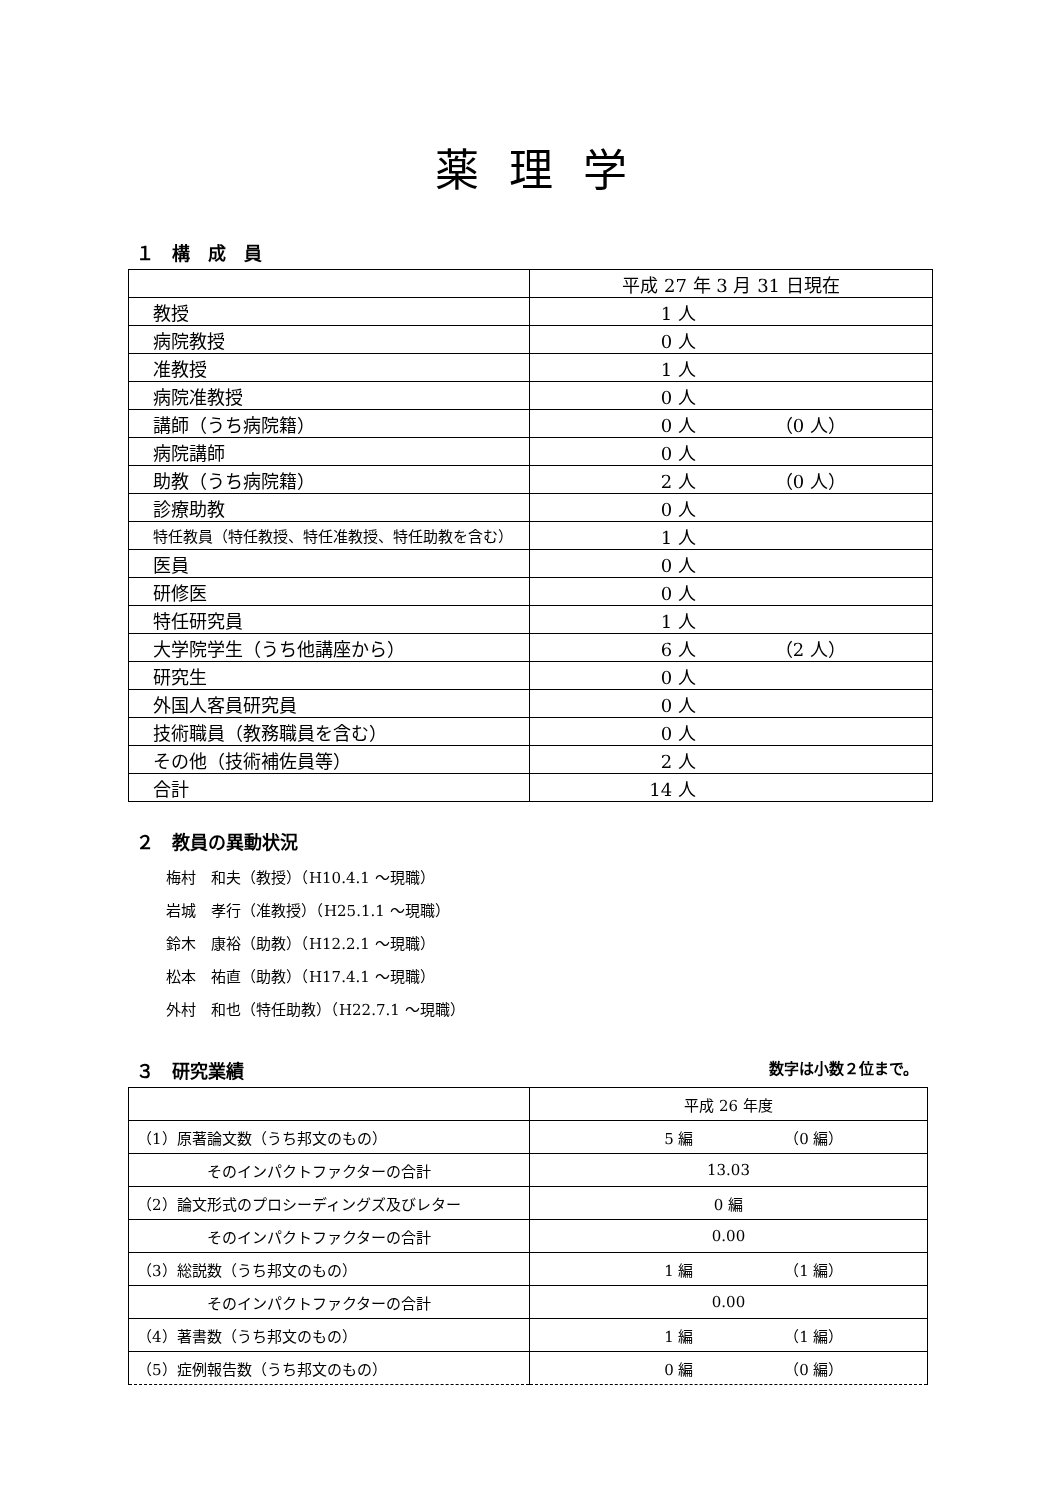薬理学
１　構　成　員
| | 平成 27 年 3 月 31 日現在 |
| 教授 | 1 人 |
| 病院教授 | 0 人 |
| 准教授 | 1 人 |
| 病院准教授 | 0 人 |
| 講師（うち病院籍） | 0 人 （0 人） |
| 病院講師 | 0 人 |
| 助教（うち病院籍） | 2 人 （0 人） |
| 診療助教 | 0 人 |
| 特任教員（特任教授、特任准教授、特任助教を含む） | 1 人 |
| 医員 | 0 人 |
| 研修医 | 0 人 |
| 特任研究員 | 1 人 |
| 大学院学生（うち他講座から） | 6 人 （2 人） |
| 研究生 | 0 人 |
| 外国人客員研究員 | 0 人 |
| 技術職員（教務職員を含む） | 0 人 |
| その他（技術補佐員等） | 2 人 |
| 合計 | 14 人 |
２　教員の異動状況
梅村　和夫（教授）（H10.4.1 ～現職）
岩城　孝行（准教授）（H25.1.1 ～現職）
鈴木　康裕（助教）（H12.2.1 ～現職）
松本　祐直（助教）（H17.4.1 ～現職）
外村　和也（特任助教）（H22.7.1 ～現職）
３　研究業績
数字は小数２位まで。
| | 平成 26 年度 |
| （1）原著論文数（うち邦文のもの） | 5 編 （0 編） |
| そのインパクトファクターの合計 | 13.03 |
| （2）論文形式のプロシーディングズ及びレター | 0 編 |
| そのインパクトファクターの合計 | 0.00 |
| （3）総説数（うち邦文のもの） | 1 編 （1 編） |
| そのインパクトファクターの合計 | 0.00 |
| （4）著書数（うち邦文のもの） | 1 編 （1 編） |
| （5）症例報告数（うち邦文のもの） | 0 編 （0 編） |